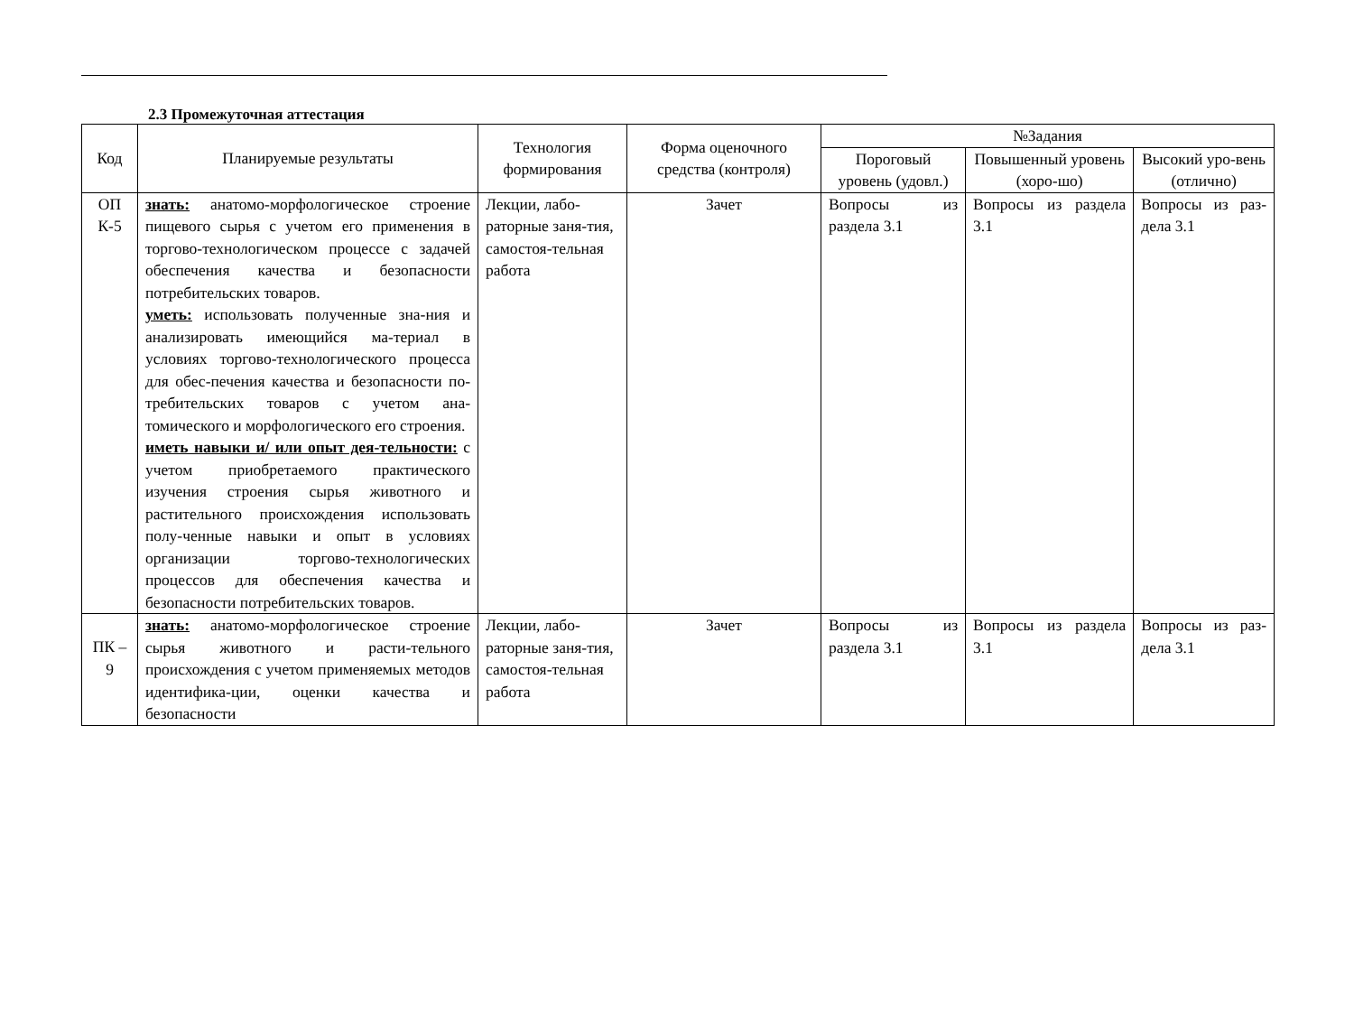2.3 Промежуточная аттестация
| Код | Планируемые результаты | Технология формирования | Форма оценочного средства (контроля) | №Задания | | |
| --- | --- | --- | --- | --- | --- | --- |
| | | | | Пороговый уровень (удовл.) | Повышенный уровень (хоро-шо) | Высокий уро-вень (отлично) |
| ОП К-5 | знать: анатомо-морфологическое строение пищевого сырья с учетом его применения в торгово-технологическом процессе с задачей обеспечения качества и безопасности потребительских товаров. уметь: использовать полученные зна-ния и анализировать имеющийся ма-териал в условиях торгово-технологического процесса для обес-печения качества и безопасности по-требительских товаров с учетом ана-томического и морфологического его строения. иметь навыки и/ или опыт дея-тельности: с учетом приобретаемого практического изучения строения сырья животного и растительного происхождения использовать полу-ченные навыки и опыт в условиях организации торгово-технологических процессов для обеспечения качества и безопасности потребительских товаров. | Лекции, лабо-раторные заня-тия, самостоя-тельная работа | Зачет | Вопросы из раздела 3.1 | Вопросы из раздела 3.1 | Вопросы из раз-дела 3.1 |
| ПК – 9 | знать: анатомо-морфологическое строение сырья животного и расти-тельного происхождения с учетом применяемых методов идентифика-ции, оценки качества и безопасности | Лекции, лабо-раторные заня-тия, самостоя-тельная работа | Зачет | Вопросы из раздела 3.1 | Вопросы из раздела 3.1 | Вопросы из раз-дела 3.1 |